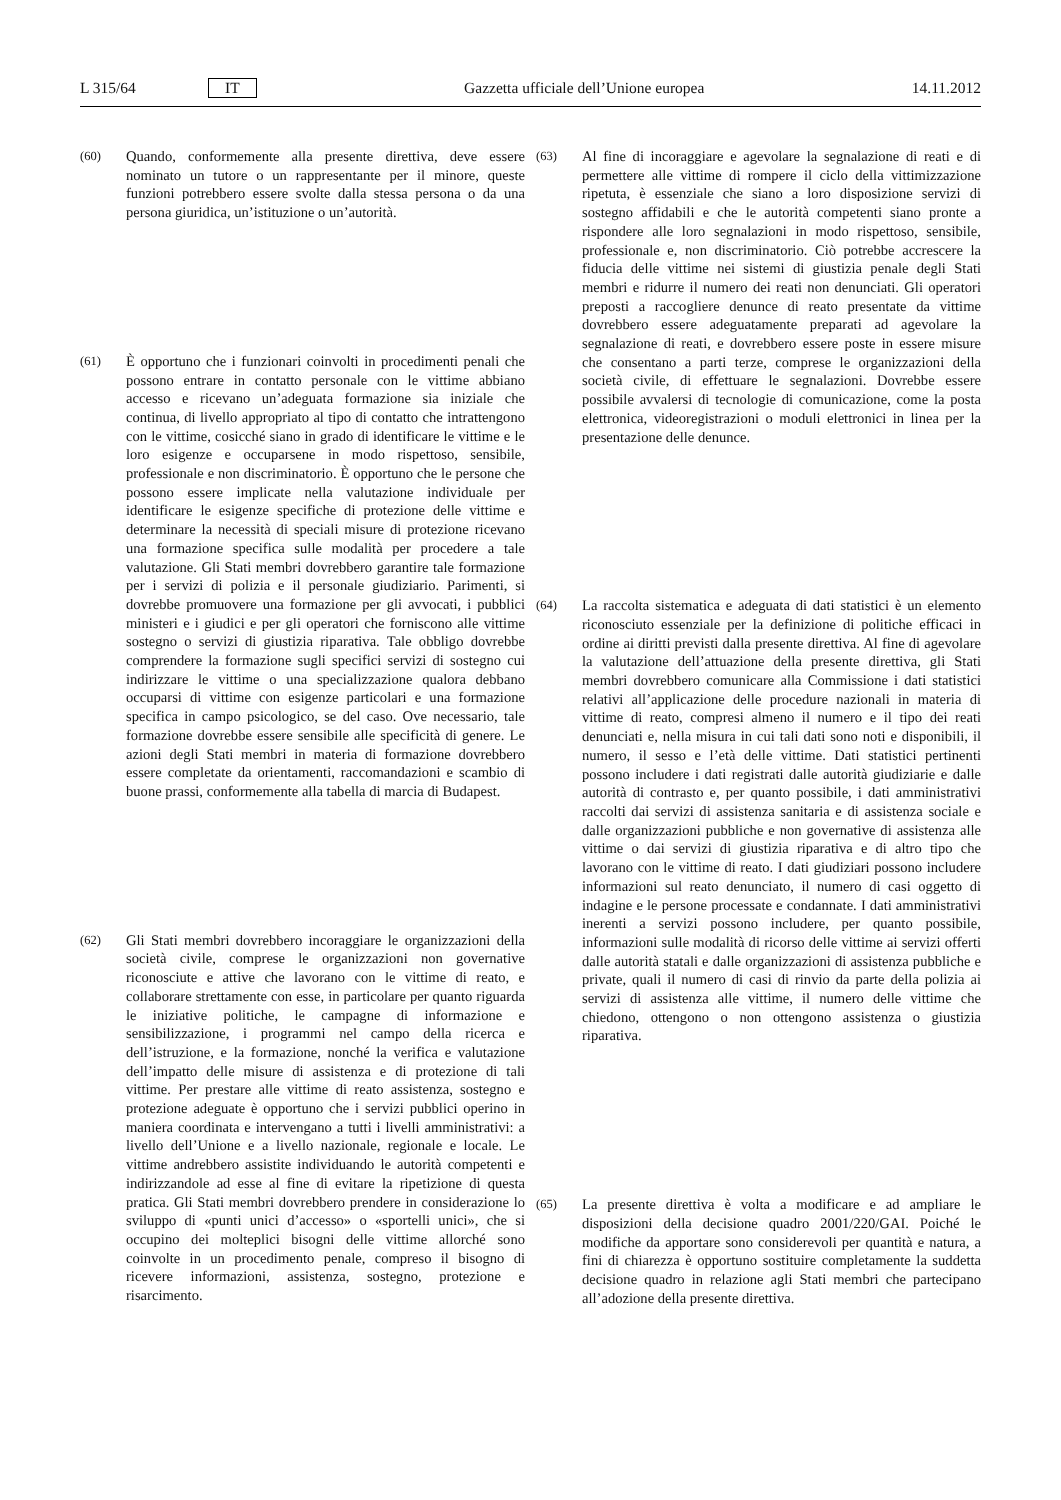L 315/64 IT Gazzetta ufficiale dell’Unione europea 14.11.2012
(60) Quando, conformemente alla presente direttiva, deve essere nominato un tutore o un rappresentante per il minore, queste funzioni potrebbero essere svolte dalla stessa persona o da una persona giuridica, un’istituzione o un’autorità.
(61) È opportuno che i funzionari coinvolti in procedimenti penali che possono entrare in contatto personale con le vittime abbiano accesso e ricevano un’adeguata formazione sia iniziale che continua, di livello appropriato al tipo di contatto che intrattengono con le vittime, cosicché siano in grado di identificare le vittime e le loro esigenze e occuparsene in modo rispettoso, sensibile, professionale e non discriminatorio. È opportuno che le persone che possono essere implicate nella valutazione individuale per identificare le esigenze specifiche di protezione delle vittime e determinare la necessità di speciali misure di protezione ricevano una formazione specifica sulle modalità per procedere a tale valutazione. Gli Stati membri dovrebbero garantire tale formazione per i servizi di polizia e il personale giudiziario. Parimenti, si dovrebbe promuovere una formazione per gli avvocati, i pubblici ministeri e i giudici e per gli operatori che forniscono alle vittime sostegno o servizi di giustizia riparativa. Tale obbligo dovrebbe comprendere la formazione sugli specifici servizi di sostegno cui indirizzare le vittime o una specializzazione qualora debbano occuparsi di vittime con esigenze particolari e una formazione specifica in campo psicologico, se del caso. Ove necessario, tale formazione dovrebbe essere sensibile alle specificità di genere. Le azioni degli Stati membri in materia di formazione dovrebbero essere completate da orientamenti, raccomandazioni e scambio di buone prassi, conformemente alla tabella di marcia di Budapest.
(62) Gli Stati membri dovrebbero incoraggiare le organizzazioni della società civile, comprese le organizzazioni non governative riconosciute e attive che lavorano con le vittime di reato, e collaborare strettamente con esse, in particolare per quanto riguarda le iniziative politiche, le campagne di informazione e sensibilizzazione, i programmi nel campo della ricerca e dell’istruzione, e la formazione, nonché la verifica e valutazione dell’impatto delle misure di assistenza e di protezione di tali vittime. Per prestare alle vittime di reato assistenza, sostegno e protezione adeguate è opportuno che i servizi pubblici operino in maniera coordinata e intervengano a tutti i livelli amministrativi: a livello dell’Unione e a livello nazionale, regionale e locale. Le vittime andrebbero assistite individuando le autorità competenti e indirizzandole ad esse al fine di evitare la ripetizione di questa pratica. Gli Stati membri dovrebbero prendere in considerazione lo sviluppo di «punti unici d’accesso» o «sportelli unici», che si occupino dei molteplici bisogni delle vittime allorché sono coinvolte in un procedimento penale, compreso il bisogno di ricevere informazioni, assistenza, sostegno, protezione e risarcimento.
(63) Al fine di incoraggiare e agevolare la segnalazione di reati e di permettere alle vittime di rompere il ciclo della vittimizzazione ripetuta, è essenziale che siano a loro disposizione servizi di sostegno affidabili e che le autorità competenti siano pronte a rispondere alle loro segnalazioni in modo rispettoso, sensibile, professionale e, non discriminatorio. Ciò potrebbe accrescere la fiducia delle vittime nei sistemi di giustizia penale degli Stati membri e ridurre il numero dei reati non denunciati. Gli operatori preposti a raccogliere denunce di reato presentate da vittime dovrebbero essere adeguatamente preparati ad agevolare la segnalazione di reati, e dovrebbero essere poste in essere misure che consentano a parti terze, comprese le organizzazioni della società civile, di effettuare le segnalazioni. Dovrebbe essere possibile avvalersi di tecnologie di comunicazione, come la posta elettronica, videoregistrazioni o moduli elettronici in linea per la presentazione delle denunce.
(64) La raccolta sistematica e adeguata di dati statistici è un elemento riconosciuto essenziale per la definizione di politiche efficaci in ordine ai diritti previsti dalla presente direttiva. Al fine di agevolare la valutazione dell’attuazione della presente direttiva, gli Stati membri dovrebbero comunicare alla Commissione i dati statistici relativi all’applicazione delle procedure nazionali in materia di vittime di reato, compresi almeno il numero e il tipo dei reati denunciati e, nella misura in cui tali dati sono noti e disponibili, il numero, il sesso e l’età delle vittime. Dati statistici pertinenti possono includere i dati registrati dalle autorità giudiziarie e dalle autorità di contrasto e, per quanto possibile, i dati amministrativi raccolti dai servizi di assistenza sanitaria e di assistenza sociale e dalle organizzazioni pubbliche e non governative di assistenza alle vittime o dai servizi di giustizia riparativa e di altro tipo che lavorano con le vittime di reato. I dati giudiziari possono includere informazioni sul reato denunciato, il numero di casi oggetto di indagine e le persone processate e condannate. I dati amministrativi inerenti a servizi possono includere, per quanto possibile, informazioni sulle modalità di ricorso delle vittime ai servizi offerti dalle autorità statali e dalle organizzazioni di assistenza pubbliche e private, quali il numero di casi di rinvio da parte della polizia ai servizi di assistenza alle vittime, il numero delle vittime che chiedono, ottengono o non ottengono assistenza o giustizia riparativa.
(65) La presente direttiva è volta a modificare e ad ampliare le disposizioni della decisione quadro 2001/220/GAI. Poiché le modifiche da apportare sono considerevoli per quantità e natura, a fini di chiarezza è opportuno sostituire completamente la suddetta decisione quadro in relazione agli Stati membri che partecipano all’adozione della presente direttiva.